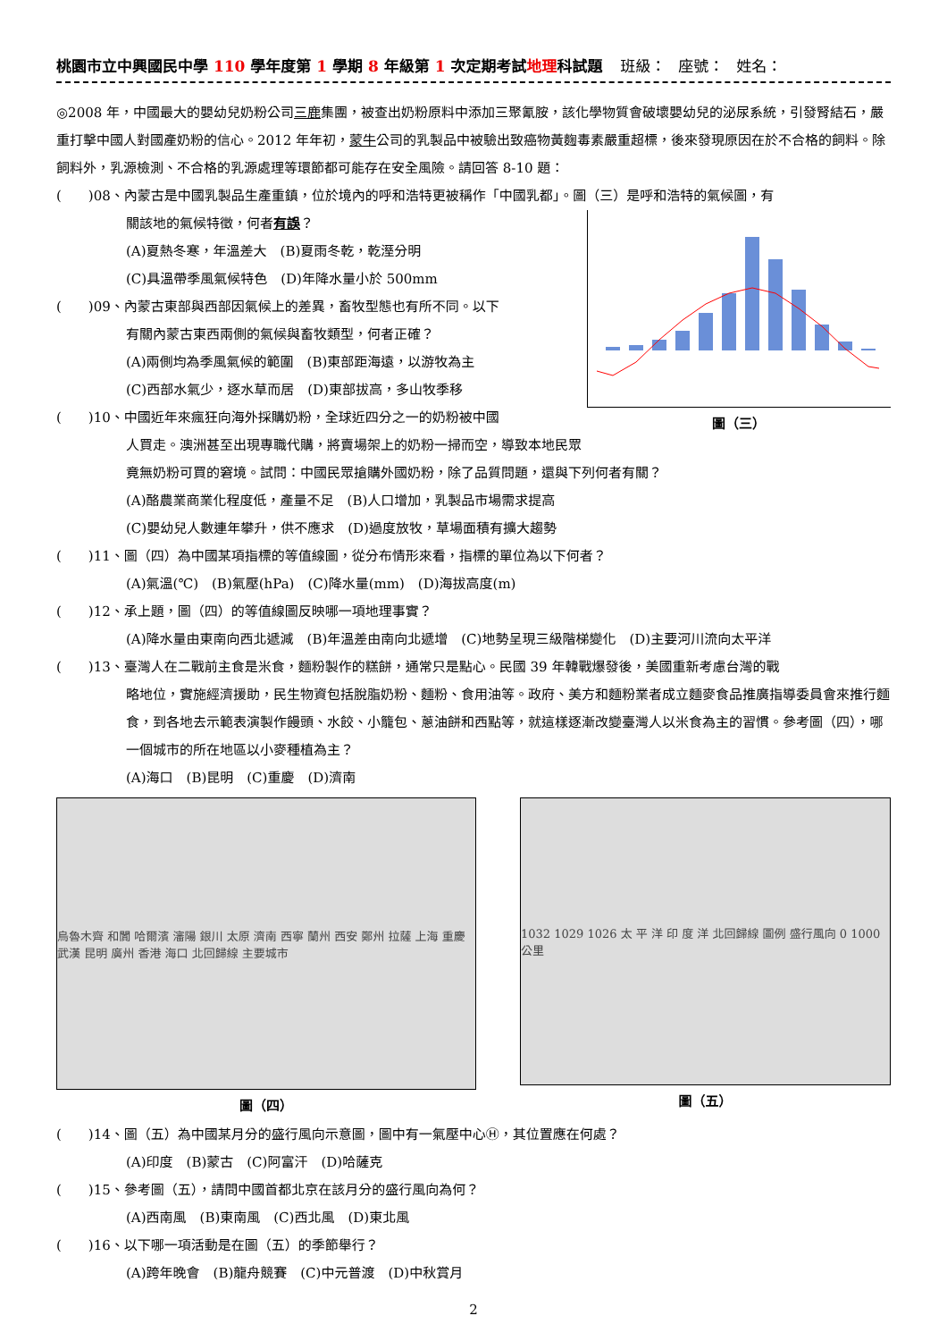桃園市立中興國民中學 110 學年度第 1 學期 8 年級第 1 次定期考試地理科試題 班級： 座號： 姓名：
◎2008 年，中國最大的嬰幼兒奶粉公司三鹿集團，被查出奶粉原料中添加三聚氰胺，該化學物質會破壞嬰幼兒的泌尿系統，引發腎結石，嚴重打擊中國人對國產奶粉的信心。2012 年年初，蒙牛公司的乳製品中被驗出致癌物黃麴毒素嚴重超標，後來發現原因在於不合格的飼料。除飼料外，乳源檢測、不合格的乳源處理等環節都可能存在安全風險。請回答 8-10 題：
(　　)08、內蒙古是中國乳製品生產重鎮，位於境內的呼和浩特更被稱作「中國乳都」。圖（三）是呼和浩特的氣候圖，有
關該地的氣候特徵，何者有誤？
(A)夏熱冬寒，年溫差大　(B)夏雨冬乾，乾溼分明
(C)具溫帶季風氣候特色　(D)年降水量小於 500mm
(　　)09、內蒙古東部與西部因氣候上的差異，畜牧型態也有所不同。以下
有關內蒙古東西兩側的氣候與畜牧類型，何者正確？
(A)兩側均為季風氣候的範圍　(B)東部距海遠，以游牧為主
(C)西部水氣少，逐水草而居　(D)東部拔高，多山牧季移
(　　)10、中國近年來瘋狂向海外採購奶粉，全球近四分之一的奶粉被中國
人買走。澳洲甚至出現專職代購，將賣場架上的奶粉一掃而空，導致本地民眾
圖（三）
竟無奶粉可買的窘境。試問：中國民眾搶購外國奶粉，除了品質問題，還與下列何者有關？
(A)酪農業商業化程度低，產量不足　(B)人口增加，乳製品市場需求提高
(C)嬰幼兒人數連年攀升，供不應求　(D)過度放牧，草場面積有擴大趨勢
(　　)11、圖（四）為中國某項指標的等值線圖，從分布情形來看，指標的單位為以下何者？
(A)氣溫(℃)　(B)氣壓(hPa)　(C)降水量(mm)　(D)海拔高度(m)
(　　)12、承上題，圖（四）的等值線圖反映哪一項地理事實？
(A)降水量由東南向西北遞減　(B)年溫差由南向北遞增　(C)地勢呈現三級階梯變化　(D)主要河川流向太平洋
(　　)13、臺灣人在二戰前主食是米食，麵粉製作的糕餅，通常只是點心。民國 39 年韓戰爆發後，美國重新考慮台灣的戰
略地位，實施經濟援助，民生物資包括脫脂奶粉、麵粉、食用油等。政府、美方和麵粉業者成立麵麥食品推廣指導委員會來推行麵食，到各地去示範表演製作饅頭、水餃、小籠包、蔥油餅和西點等，就這樣逐漸改變臺灣人以米食為主的習慣。參考圖（四），哪一個城市的所在地區以小麥種植為主？
(A)海口　(B)昆明　(C)重慶　(D)濟南
烏魯木齊 和闐 哈爾濱 瀋陽 銀川 太原 濟南 西寧 蘭州 西安 鄭州 拉薩 上海 重慶 武漢 昆明 廣州 香港 海口 北回歸線 主要城市
圖（四）
1032 1029 1026 太 平 洋 印 度 洋 北回歸線 圖例 盛行風向 0 1000公里
圖（五）
(　　)14、圖（五）為中國某月分的盛行風向示意圖，圖中有一氣壓中心Ⓗ，其位置應在何處？
(A)印度　(B)蒙古　(C)阿富汗　(D)哈薩克
(　　)15、參考圖（五），請問中國首都北京在該月分的盛行風向為何？
(A)西南風　(B)東南風　(C)西北風　(D)東北風
(　　)16、以下哪一項活動是在圖（五）的季節舉行？
(A)跨年晚會　(B)龍舟競賽　(C)中元普渡　(D)中秋賞月
2